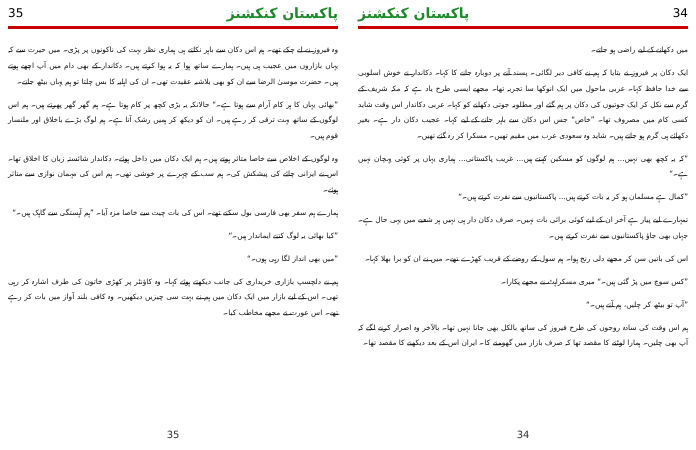پاکستان کنکشنز 34
میں دکھانے کے لیے راضی ہو جاتے۔
ایک دکان پر فیروز نے بتایا کہ ہم نے کافی دیر لگائی۔ پسند آنے پر دوبارہ جانے کا کہا۔ دکاندار نے خوش اسلوبی سے خدا حافظ کہا۔ عربی ماحول میں ایک انوکھا سا تجربہ تھا۔ مجھے ایسی طرح یاد ہے کہ مکہ شریف کے گرم سے نکل کر ایک جوتیوں کی دکان پر ہم گئے اور مطلوبہ جوتی دکھانے کو کہا۔ عربی دکاندار اس وقت شاید کسی کام میں مصروف تھا۔ ”خاص“ جس اس دکان سے باہر جانے کے لیے کہا۔ عجیب دکان دار ہے۔ بغیر دکھائے ہی گرم ہو جاتے ہیں۔ شاید وہ سعودی عرب میں مقیم تھیں۔ مسکرا کر رہ گئے تھیں۔
”کہ یہ کچھ بھی نہیں... ہم لوگوں کو مسکین کہتے ہیں... غریب پاکستانی... ہماری یہاں پر کوئی پہچان نہیں ہے۔“
”کمال ہے مسلمان ہو کر یہ بات کرتے ہیں... پاکستانیوں سے نفرت کرتے ہیں۔“
تمہارے لیے پیار ہے آخر ان کے لیے کوئی برائی بات نہیں۔ صرف دکان دار ہی نہیں ہر شعبے میں یہی حال ہے۔ جہاں بھی جاؤ پاکستانیوں سے نفرت کرتے ہیں۔
اس کی باتیں سن کر مجھے دلی رنج ہوا۔ ہم سول کے روضے کے قریب کھڑے تھے۔ میں نے ان کو برا بھلا کہا۔
”کس سوچ میں پڑ گئی ہیں۔“ میری مسکراہٹ نے مجھے پکارا۔
”آپ تو بیٹھ کر چلیں، ہم آتے ہیں۔“
ہم اس وقت کی سادہ روحوں کی طرح فیروز کی ساتھ بالکل بھی جانا نہیں تھا۔ بالآخر وہ اصرار کرنے لگے کہ آپ بھی چلیں۔ ہمارا لوٹنے کا مقصد تھا کہ صرف بازار میں گھومنے کا۔ ایران اس کے بعد دیکھنے کا مقصد تھا۔
34
35 پاکستان کنکشنز
وہ فیروز نے لے چکے تھے۔ ہم اس دکان سے باہر نکلتے ہی ہماری نظر بہت کی ناکونوں پر پڑی۔ میں حیرت سے کہ یہاں بازاروں میں عجیب ہی ہیں۔ ہمارے ساتھ ہوا کہ یہ ہوا کرتے ہیں۔ دکاندار کے بھی دام میں آپ اچھے ہوتے ہیں۔ حضرت موسیٰ الرضا سے ان کو بھی بلاشبہ عقیدت تھی۔ ان کی اہلیہ کا بس چلتا تو ہم یہاں بیٹھ جاتے۔
”بھائی یہاں کا ہر کام آرام سے ہوتا ہے۔“ حالانکہ یہ بڑی کچھ پر کام ہوتا ہے۔ ہم گھر گھر پھرتے ہیں۔ ہم اس لوگوں کے ساتھ بہت ترقی کر رہے ہیں۔ ان کو دیکھ کر ہمیں رشک آتا ہے۔ ہم لوگ بڑے باخلاق اور ملنسار قوم ہیں۔
وہ لوگوں کے اخلاص سے خاصا متاثر ہوتے ہیں۔ ہم ایک دکان میں داخل ہوئے۔ دکاندار شائستہ زبان کا اخلاق تھا۔ اس نے ایرانی چائے کی پیشکش کی۔ ہم سب کے چہرے پر خوشی تھی۔ ہم اس کی مہمان نوازی سے متاثر ہوئے۔
ہمارے ہم سفر بھی فارسی بول سکتے تھے۔ اس کی بات چیت سے خاصا مزہ آیا۔ ”ہم آہستگی سے گاہک ہیں۔“
”کیا بھائی یہ لوگ کتنے ایماندار ہیں۔“
”میں بھی انداز لگا رہی ہوں۔“
ہم نے دلچسپ بازاری خریداری کی جانب دیکھتے ہوئے کہا۔ وہ کاؤنٹر پر کھڑی خاتون کی طرف اشارہ کر رہی تھی۔ اس کے لیے بازار میں ایک دکان میں ہم نے بہت سی چیزیں دیکھیں۔ وہ کافی بلند آواز میں بات کر رہے تھے۔ اس عورت نے مجھے مخاطب کیا۔
35